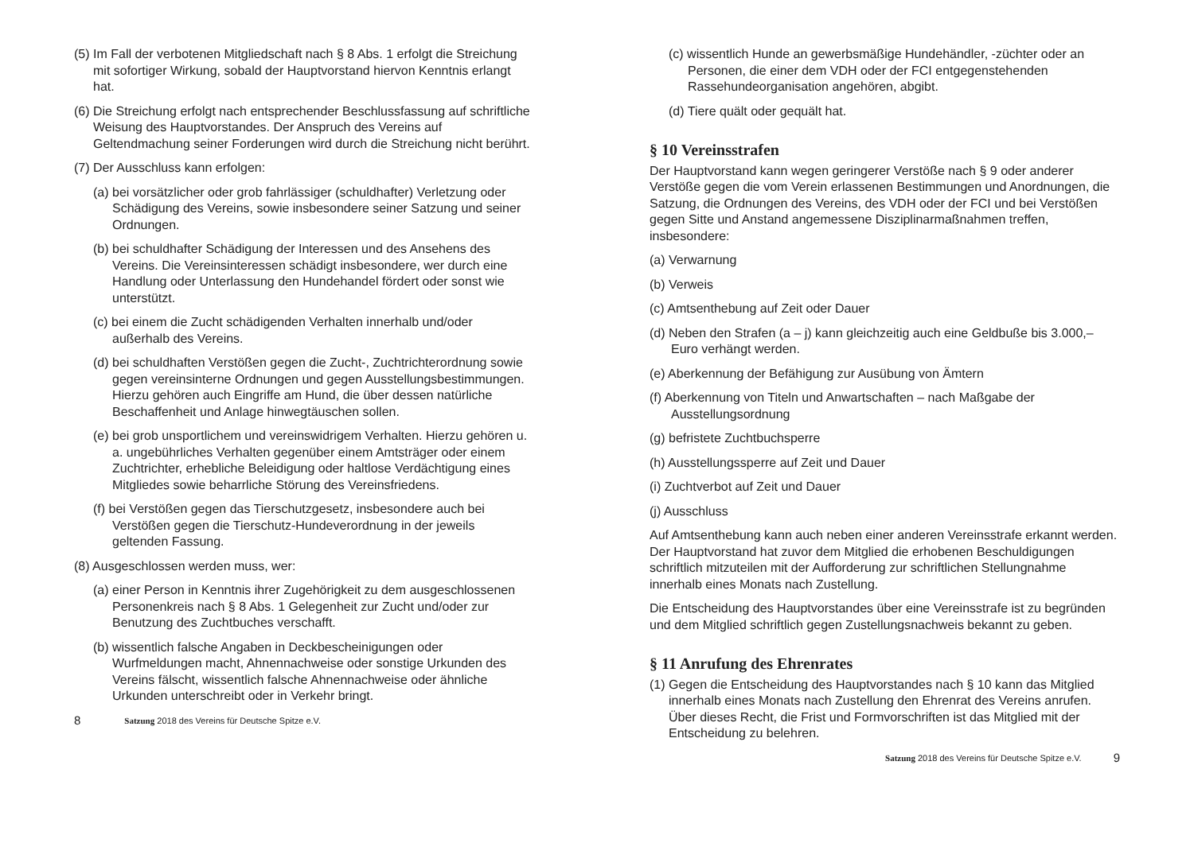(5) Im Fall der verbotenen Mitgliedschaft nach § 8 Abs. 1 erfolgt die Streichung mit sofortiger Wirkung, sobald der Hauptvorstand hiervon Kenntnis erlangt hat.
(6) Die Streichung erfolgt nach entsprechender Beschlussfassung auf schriftliche Weisung des Hauptvorstandes. Der Anspruch des Vereins auf Geltendmachung seiner Forderungen wird durch die Streichung nicht berührt.
(7) Der Ausschluss kann erfolgen:
(a) bei vorsätzlicher oder grob fahrlässiger (schuldhafter) Verletzung oder Schädigung des Vereins, sowie insbesondere seiner Satzung und seiner Ordnungen.
(b) bei schuldhafter Schädigung der Interessen und des Ansehens des Vereins. Die Vereinsinteressen schädigt insbesondere, wer durch eine Handlung oder Unterlassung den Hundehandel fördert oder sonst wie unterstützt.
(c) bei einem die Zucht schädigenden Verhalten innerhalb und/oder außerhalb des Vereins.
(d) bei schuldhaften Verstößen gegen die Zucht-, Zuchtrichterordnung sowie gegen vereinsinterne Ordnungen und gegen Ausstellungsbestimmungen. Hierzu gehören auch Eingriffe am Hund, die über dessen natürliche Beschaffenheit und Anlage hinwegtäuschen sollen.
(e) bei grob unsportlichem und vereinswidrigem Verhalten. Hierzu gehören u. a. ungebührliches Verhalten gegenüber einem Amtsträger oder einem Zuchtrichter, erhebliche Beleidigung oder haltlose Verdächtigung eines Mitgliedes sowie beharrliche Störung des Vereinsfriedens.
(f) bei Verstößen gegen das Tierschutzgesetz, insbesondere auch bei Verstößen gegen die Tierschutz-Hundeverordnung in der jeweils geltenden Fassung.
(8) Ausgeschlossen werden muss, wer:
(a) einer Person in Kenntnis ihrer Zugehörigkeit zu dem ausgeschlossenen Personenkreis nach § 8 Abs. 1 Gelegenheit zur Zucht und/oder zur Benutzung des Zuchtbuches verschafft.
(b) wissentlich falsche Angaben in Deckbescheinigungen oder Wurfmeldungen macht, Ahnennachweise oder sonstige Urkunden des Vereins fälscht, wissentlich falsche Ahnennachweise oder ähnliche Urkunden unterschreibt oder in Verkehr bringt.
8 Satzung 2018 des Vereins für Deutsche Spitze e.V.
(c) wissentlich Hunde an gewerbsmäßige Hundehändler, -züchter oder an Personen, die einer dem VDH oder der FCI entgegenstehenden Rassehundeorganisation angehören, abgibt.
(d) Tiere quält oder gequält hat.
§ 10 Vereinsstrafen
Der Hauptvorstand kann wegen geringerer Verstöße nach § 9 oder anderer Verstöße gegen die vom Verein erlassenen Bestimmungen und Anordnungen, die Satzung, die Ordnungen des Vereins, des VDH oder der FCI und bei Verstößen gegen Sitte und Anstand angemessene Disziplinarmaßnahmen treffen, insbesondere:
(a) Verwarnung
(b) Verweis
(c) Amtsenthebung auf Zeit oder Dauer
(d) Neben den Strafen (a – j) kann gleichzeitig auch eine Geldbuße bis 3.000,– Euro verhängt werden.
(e) Aberkennung der Befähigung zur Ausübung von Ämtern
(f) Aberkennung von Titeln und Anwartschaften – nach Maßgabe der Ausstellungsordnung
(g) befristete Zuchtbuchsperre
(h) Ausstellungssperre auf Zeit und Dauer
(i) Zuchtverbot auf Zeit und Dauer
(j) Ausschluss
Auf Amtsenthebung kann auch neben einer anderen Vereinsstrafe erkannt werden. Der Hauptvorstand hat zuvor dem Mitglied die erhobenen Beschuldigungen schriftlich mitzuteilen mit der Aufforderung zur schriftlichen Stellungnahme innerhalb eines Monats nach Zustellung.
Die Entscheidung des Hauptvorstandes über eine Vereinsstrafe ist zu begründen und dem Mitglied schriftlich gegen Zustellungsnachweis bekannt zu geben.
§ 11 Anrufung des Ehrenrates
(1) Gegen die Entscheidung des Hauptvorstandes nach § 10 kann das Mitglied innerhalb eines Monats nach Zustellung den Ehrenrat des Vereins anrufen. Über dieses Recht, die Frist und Formvorschriften ist das Mitglied mit der Entscheidung zu belehren.
Satzung 2018 des Vereins für Deutsche Spitze e.V. 9